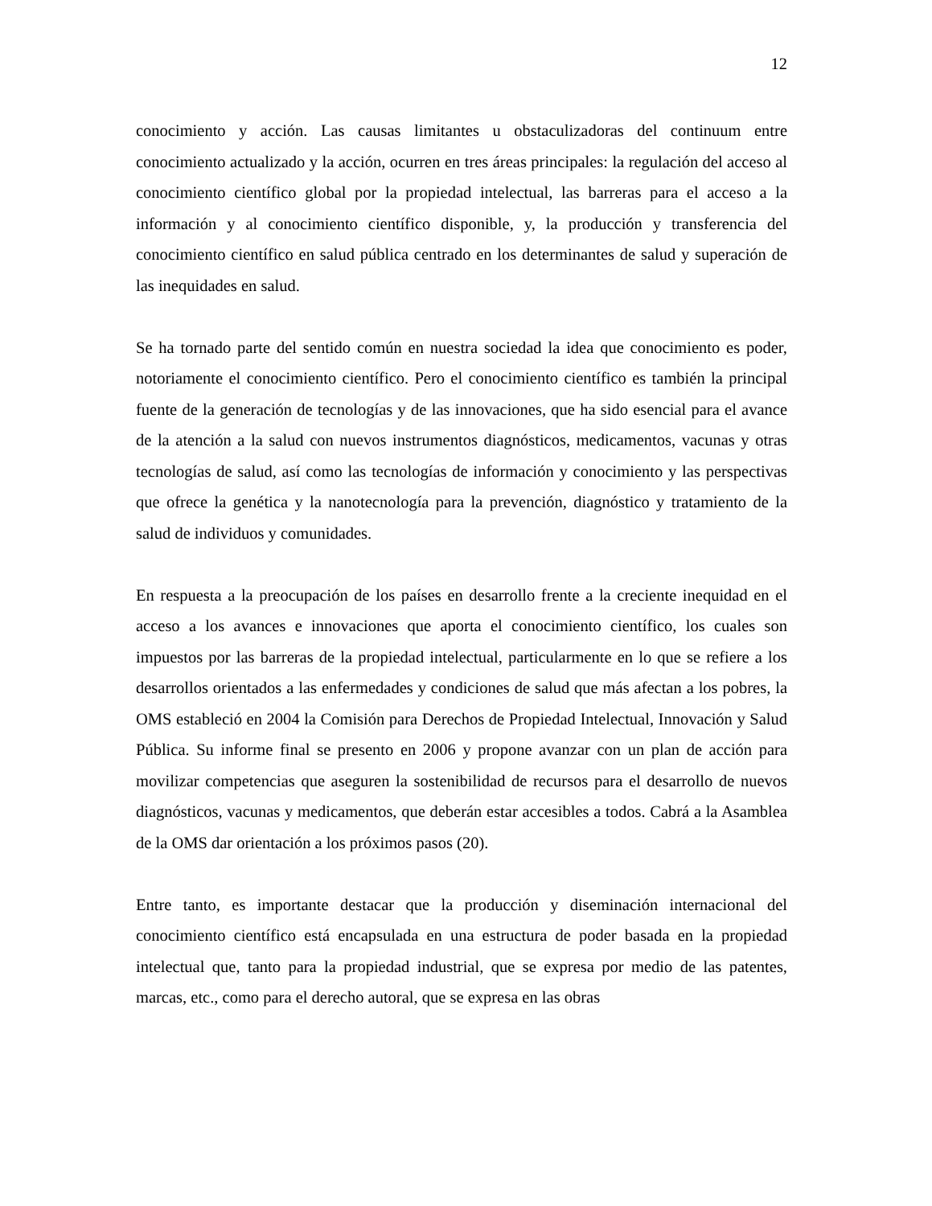12
conocimiento y acción. Las causas limitantes u obstaculizadoras del continuum entre conocimiento actualizado y la acción, ocurren en tres áreas principales: la regulación del acceso al conocimiento científico global por la propiedad intelectual, las barreras para el acceso a la información y al conocimiento científico disponible, y, la producción y transferencia del conocimiento científico en salud pública centrado en los determinantes de salud y superación de las inequidades en salud.
Se ha tornado parte del sentido común en nuestra sociedad la idea que conocimiento es poder, notoriamente el conocimiento científico. Pero el conocimiento científico es también la principal fuente de la generación de tecnologías y de las innovaciones, que ha sido esencial para el avance de la atención a la salud con nuevos instrumentos diagnósticos, medicamentos, vacunas y otras tecnologías de salud, así como las tecnologías de información y conocimiento y las perspectivas que ofrece la genética y la nanotecnología para la prevención, diagnóstico y tratamiento de la salud de individuos y comunidades.
En respuesta a la preocupación de los países en desarrollo frente a la creciente inequidad en el acceso a los avances e innovaciones que aporta el conocimiento científico, los cuales son impuestos por las barreras de la propiedad intelectual, particularmente en lo que se refiere a los desarrollos orientados a las enfermedades y condiciones de salud que más afectan a los pobres, la OMS estableció en 2004 la Comisión para Derechos de Propiedad Intelectual, Innovación y Salud Pública. Su informe final se presento en 2006 y propone avanzar con un plan de acción para movilizar competencias que aseguren la sostenibilidad de recursos para el desarrollo de nuevos diagnósticos, vacunas y medicamentos, que deberán estar accesibles a todos. Cabrá a la Asamblea de la OMS dar orientación a los próximos pasos (20).
Entre tanto, es importante destacar que la producción y diseminación internacional del conocimiento científico está encapsulada en una estructura de poder basada en la propiedad intelectual que, tanto para la propiedad industrial, que se expresa por medio de las patentes, marcas, etc., como para el derecho autoral, que se expresa en las obras